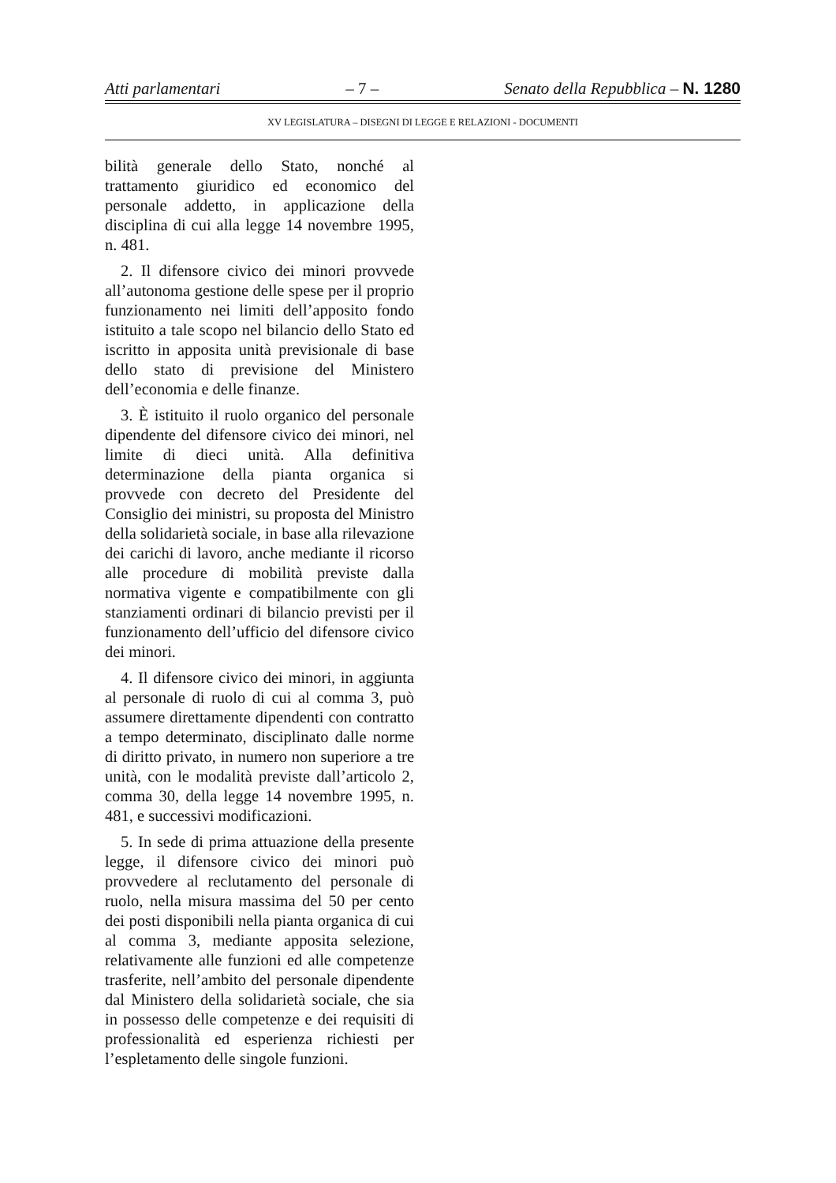Atti parlamentari – 7 – Senato della Repubblica – N. 1280
XV LEGISLATURA – DISEGNI DI LEGGE E RELAZIONI - DOCUMENTI
bilità generale dello Stato, nonché al trattamento giuridico ed economico del personale addetto, in applicazione della disciplina di cui alla legge 14 novembre 1995, n. 481.
2. Il difensore civico dei minori provvede all’autonoma gestione delle spese per il proprio funzionamento nei limiti dell’apposito fondo istituito a tale scopo nel bilancio dello Stato ed iscritto in apposita unità previsionale di base dello stato di previsione del Ministero dell’economia e delle finanze.
3. È istituito il ruolo organico del personale dipendente del difensore civico dei minori, nel limite di dieci unità. Alla definitiva determinazione della pianta organica si provvede con decreto del Presidente del Consiglio dei ministri, su proposta del Ministro della solidarietà sociale, in base alla rilevazione dei carichi di lavoro, anche mediante il ricorso alle procedure di mobilità previste dalla normativa vigente e compatibilmente con gli stanziamenti ordinari di bilancio previsti per il funzionamento dell’ufficio del difensore civico dei minori.
4. Il difensore civico dei minori, in aggiunta al personale di ruolo di cui al comma 3, può assumere direttamente dipendenti con contratto a tempo determinato, disciplinato dalle norme di diritto privato, in numero non superiore a tre unità, con le modalità previste dall’articolo 2, comma 30, della legge 14 novembre 1995, n. 481, e successivi modificazioni.
5. In sede di prima attuazione della presente legge, il difensore civico dei minori può provvedere al reclutamento del personale di ruolo, nella misura massima del 50 per cento dei posti disponibili nella pianta organica di cui al comma 3, mediante apposita selezione, relativamente alle funzioni ed alle competenze trasferite, nell’ambito del personale dipendente dal Ministero della solidarietà sociale, che sia in possesso delle competenze e dei requisiti di professionalità ed esperienza richiesti per l’espletamento delle singole funzioni.